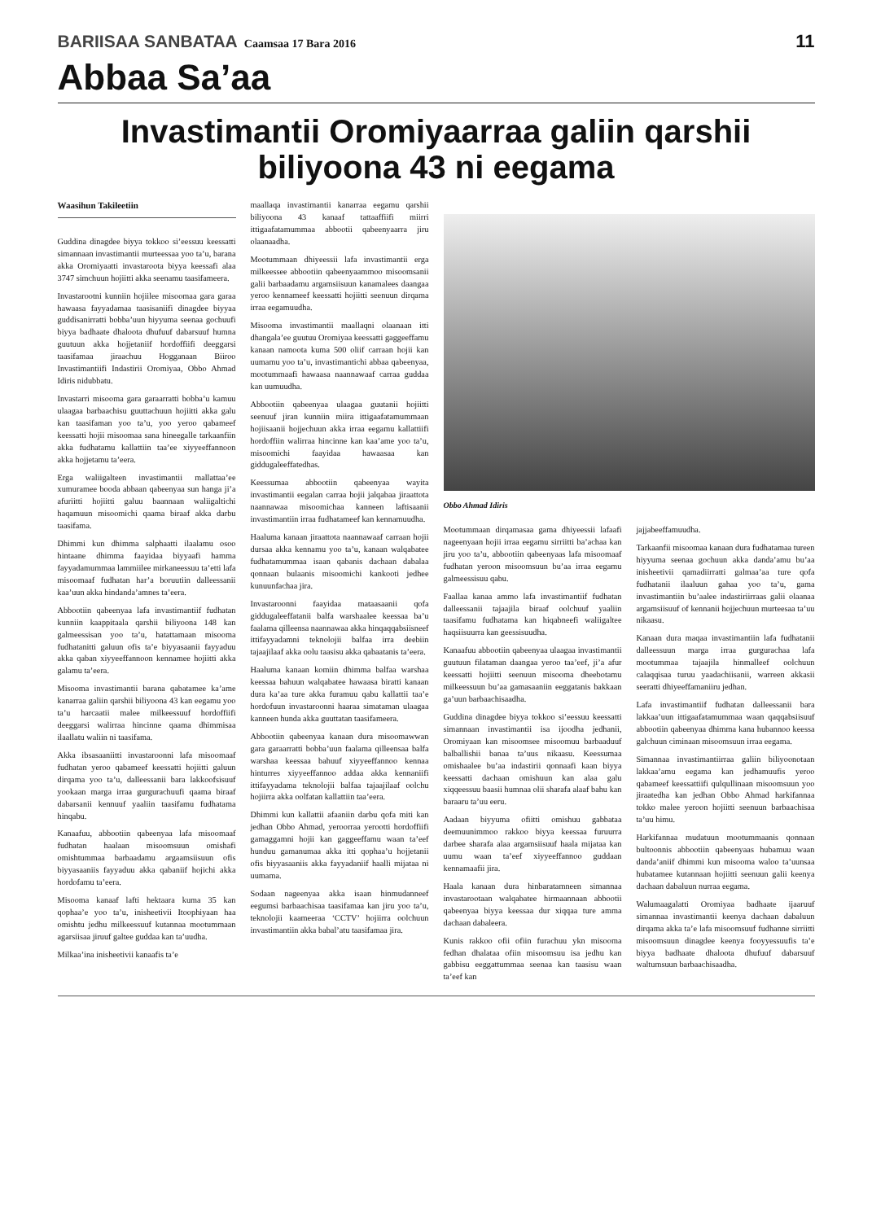BARIISAA SANBATAA Caamsaa 17 Bara 2016
11
Abbaa Sa’aa
Invastimantii Oromiyaarraa galiin qarshii
biliyoona 43 ni eegama
Waasihun Takileetiin
Guddina dinagdee biyya tokkoo si’eessuu keessatti simannaan invastimantii murteessaa yoo ta’u, barana akka Oromiyaatti invastaroota biyya keessafi alaa 3747 simchuun hojiitti akka seenamu taasifameera.
Invastarootni kunniin hojiilee misoomaa gara garaa hawaasa fayyadamaa taasisaniifi dinagdee biyyaa guddisanirratti bobba’uun hiyyuma seenaa gochuufi biyya badhaate dhaloota dhufuuf dabarsuuf humna guutuun akka hojjetaniif hordoffiifi deeggarsi taasifamaa jiraachuu Hogganaan Biiroo Invastimantiifi Indastirii Oromiyaa, Obbo Ahmad Idiris nidubbatu.
Invastarri misooma gara garaarratti bobba’u kamuu ulaagaa barbaachisu guuttachuun hojiitti akka galu kan taasifaman yoo ta’u, yoo yeroo qabameef keessatti hojii misoomaa sana hineegalle tarkaanfiin akka fudhatamu kallattiin taa’ee xiyyeeffannoon akka hojjetamu ta’eera.
Erga waliigalteen invastimantii mallattaa’ee xumuramee booda abbaan qabeenyaa sun hanga ji’a afuriitti hojiitti galuu baannaan waliigaltichi haqamuun misoomichi qaama biraaf akka darbu taasifama.
Dhimmi kun dhimma salphaatti ilaalamu osoo hintaane dhimma faayidaa biyyaafi hamma fayyadamummaa lammiilee mirkaneessuu ta’etti lafa misoomaaf fudhatan har’a boruutiin dalleessanii kaa’uun akka hindanda’amnes ta’eera.
Abbootiin qabeenyaa lafa invastimantiif fudhatan kunniin kaappitaala qarshii biliyoona 148 kan galmeessisan yoo ta’u, hatattamaan misooma fudhatanitti galuun ofis ta’e biyyasaanii fayyaduu akka qaban xiyyeeffannoon kennamee hojiitti akka galamu ta’eera.
Misooma invastimantii barana qabatamee ka’ame kanarraa galiin qarshii biliyoona 43 kan eegamu yoo ta’u harcaatii malee milkeessuuf hordoffiifi deeggarsi walirraa hincinne qaama dhimmisaa ilaallatu waliin ni taasifama.
Akka ibsasaaniitti invastaroonni lafa misoomaaf fudhatan yeroo qabameef keessatti hojiitti galuun dirqama yoo ta’u, dalleessanii bara lakkoofsisuuf yookaan marga irraa gurgurachuufi qaama biraaf dabarsanii kennuuf yaaliin taasifamu fudhatama hinqabu.
Kanaafuu, abbootiin qabeenyaa lafa misoomaaf fudhatan haalaan misoomsuun omishafi omishtummaa barbaadamu argaamsiisuun ofis biyyasaaniis fayyaduu akka qabaniif hojichi akka hordofamu ta’eera.
Misooma kanaaf lafti hektaara kuma 35 kan qophaa’e yoo ta’u, inisheetivii Itoophiyaan haa omishtu jedhu milkeessuuf kutannaa mootummaan agarsiisaa jiruuf galtee guddaa kan ta’uudha.
Milkaa’ina inisheetivii kanaafis ta’e
maallaqa invastimantii kanarraa eegamu qarshii biliyoona 43 kanaaf tattaaffiifi miirri ittigaafatamummaa abbootii qabeenyaarra jiru olaanaadha.
Mootummaan dhiyeessii lafa invastimantii erga milkeessee abbootiin qabeenyaammoo misoomsanii galii barbaadamu argamsiisuun kanamalees daangaa yeroo kennameef keessatti hojiitti seenuun dirqama irraa eegamuudha.
Misooma invastimantii maallaqni olaanaan itti dhangala’ee guutuu Oromiyaa keessatti gaggeeffamu kanaan namoota kuma 500 oliif carraan hojii kan uumamu yoo ta’u, invastimantichi abbaa qabeenyaa, mootummaafi hawaasa naannawaaf carraa guddaa kan uumuudha.
Abbootiin qabeenyaa ulaagaa guutanii hojiitti seenuuf jiran kunniin miira ittigaafatamummaan hojiisaanii hojjechuun akka irraa eegamu kallattiifi hordoffiin walirraa hincinne kan kaa’ame yoo ta’u, misoomichi faayidaa hawaasaa kan giddugaleeffatedhas.
Keessumaa abbootiin qabeenyaa wayita invastimantii eegalan carraa hojii jalqabaa jiraattota naannawaa misoomichaa kanneen laftisaanii invastimantiin irraa fudhatameef kan kennamuudha.
Haaluma kanaan jiraattota naannawaaf carraan hojii dursaa akka kennamu yoo ta’u, kanaan walqabatee fudhatamummaa isaan qabanis dachaan dabalaa qonnaan bulaanis misoomichi kankooti jedhee kunuunfachaa jira.
Invastaroonni faayidaa mataasaanii qofa giddugaleeffatanii balfa warshaalee keessaa ba’u faalama qilleensa naannawaa akka hinqaqqabsiisneef ittifayyadamni teknolojii balfaa irra deebiin tajaajilaaf akka oolu taasisu akka qabaatanis ta’eera.
Haaluma kanaan komiin dhimma balfaa warshaa keessaa bahuun walqabatee hawaasa biratti kanaan dura ka’aa ture akka furamuu qabu kallattii taa’e hordofuun invastaroonni haaraa simataman ulaagaa kanneen hunda akka guuttatan taasifameera.
Abbootiin qabeenyaa kanaan dura misoomawwan gara garaarratti bobba’uun faalama qilleensaa balfa warshaa keessaa bahuuf xiyyeeffannoo kennaa hinturres xiyyeeffannoo addaa akka kennaniifi ittifayyadama teknolojii balfaa tajaajilaaf oolchu hojiirra akka oolfatan kallattiin taa’eera.
Dhimmi kun kallattii afaaniin darbu qofa miti kan jedhan Obbo Ahmad, yeroorraa yerootti hordoffiifi gamaggamni hojii kan gaggeeffamu waan ta’eef hunduu gamanumaa akka itti qophaa’u hojjetanii ofis biyyasaaniis akka fayyadaniif haalli mijataa ni uumama.
Sodaan nageenyaa akka isaan hinmudanneef eegumsi barbaachisaa taasifamaa kan jiru yoo ta’u, teknolojii kaameeraa ‘CCTV’ hojiirra oolchuun invastimantiin akka babal’atu taasifamaa jira.
Obbo Ahmad Idiris
Mootummaan dirqamasaa gama dhiyeessii lafaafi nageenyaan hojii irraa eegamu sirriitti ba’achaa kan jiru yoo ta’u, abbootiin qabeenyaas lafa misoomaaf fudhatan yeroon misoomsuun bu’aa irraa eegamu galmeessisuu qabu.
Faallaa kanaa ammo lafa invastimantiif fudhatan dalleessanii tajaajila biraaf oolchuuf yaaliin taasifamu fudhatama kan hiqabneefi waliigaltee haqsiisuurra kan geessisuudha.
Kanaafuu abbootiin qabeenyaa ulaagaa invastimantii guutuun filataman daangaa yeroo taa’eef, ji’a afur keessatti hojiitti seenuun misooma dheebotamu milkeessuun bu’aa gamasaaniin eeggatanis bakkaan ga’uun barbaachisaadha.
Guddina dinagdee biyya tokkoo si’eessuu keessatti simannaan invastimantii isa ijoodha jedhanii, Oromiyaan kan misoomsee misoomuu barbaaduuf balballishii banaa ta’uus nikaasu. Keessumaa omishaalee bu’aa indastirii qonnaafi kaan biyya keessatti dachaan omishuun kan alaa galu xiqqeessuu baasii humnaa olii sharafa alaaf bahu kan baraaru ta’uu eeru.
Aadaan biyyuma ofiitti omishuu gabbataa deemuunimmoo rakkoo biyya keessaa furuurra darbee sharafa alaa argamsiisuuf haala mijataa kan uumu waan ta’eef xiyyeeffannoo guddaan kennamaafii jira.
Haala kanaan dura hinbaratamneen simannaa invastarootaan walqabatee hirmaannaan abbootii qabeenyaa biyya keessaa dur xiqqaa ture amma dachaan dabaleera.
Kunis rakkoo ofii ofiin furachuu ykn misooma fedhan dhalataa ofiin misoomsuu isa jedhu kan gabbisu eeggattummaa seenaa kan taasisu waan ta’eef kan
jajjabeeffamuudha.
Tarkaanfii misoomaa kanaan dura fudhatamaa tureen hiyyuma seenaa gochuun akka danda’amu bu’aa inisheetivii qamadiirratti galmaa’aa ture qofa fudhatanii ilaaluun gahaa yoo ta’u, gama invastimantiin bu’aalee indastiriirraas galii olaanaa argamsiisuuf of kennanii hojjechuun murteesaa ta’uu nikaasu.
Kanaan dura maqaa invastimantiin lafa fudhatanii dalleessuun marga irraa gurgurachaa lafa mootummaa tajaajila hinmalleef oolchuun calaqqisaa turuu yaadachiisanii, warreen akkasii seeratti dhiyeeffamaniiru jedhan.
Lafa invastimantiif fudhatan dalleessanii bara lakkaa’uun ittigaafatamummaa waan qaqqabsiisuuf abbootiin qabeenyaa dhimma kana hubannoo keessa galchuun ciminaan misoomsuun irraa eegama.
Simannaa invastimantiirraa galiin biliyoonotaan lakkaa’amu eegama kan jedhamuufis yeroo qabameef keessattiifi qulqullinaan misoomsuun yoo jiraatedha kan jedhan Obbo Ahmad harkifannaa tokko malee yeroon hojiitti seenuun barbaachisaa ta’uu himu.
Harkifannaa mudatuun mootummaanis qonnaan bultoonnis abbootiin qabeenyaas hubamuu waan danda’aniif dhimmi kun misooma waloo ta’uunsaa hubatamee kutannaan hojiitti seenuun galii keenya dachaan dabaluun nurraa eegama.
Walumaagalatti Oromiyaa badhaate ijaaruuf simannaa invastimantii keenya dachaan dabaluun dirqama akka ta’e lafa misoomsuuf fudhanne sirriitti misoomsuun dinagdee keenya fooyyessuufis ta’e biyya badhaate dhaloota dhufuuf dabarsuuf waltumsuun barbaachisaadha.